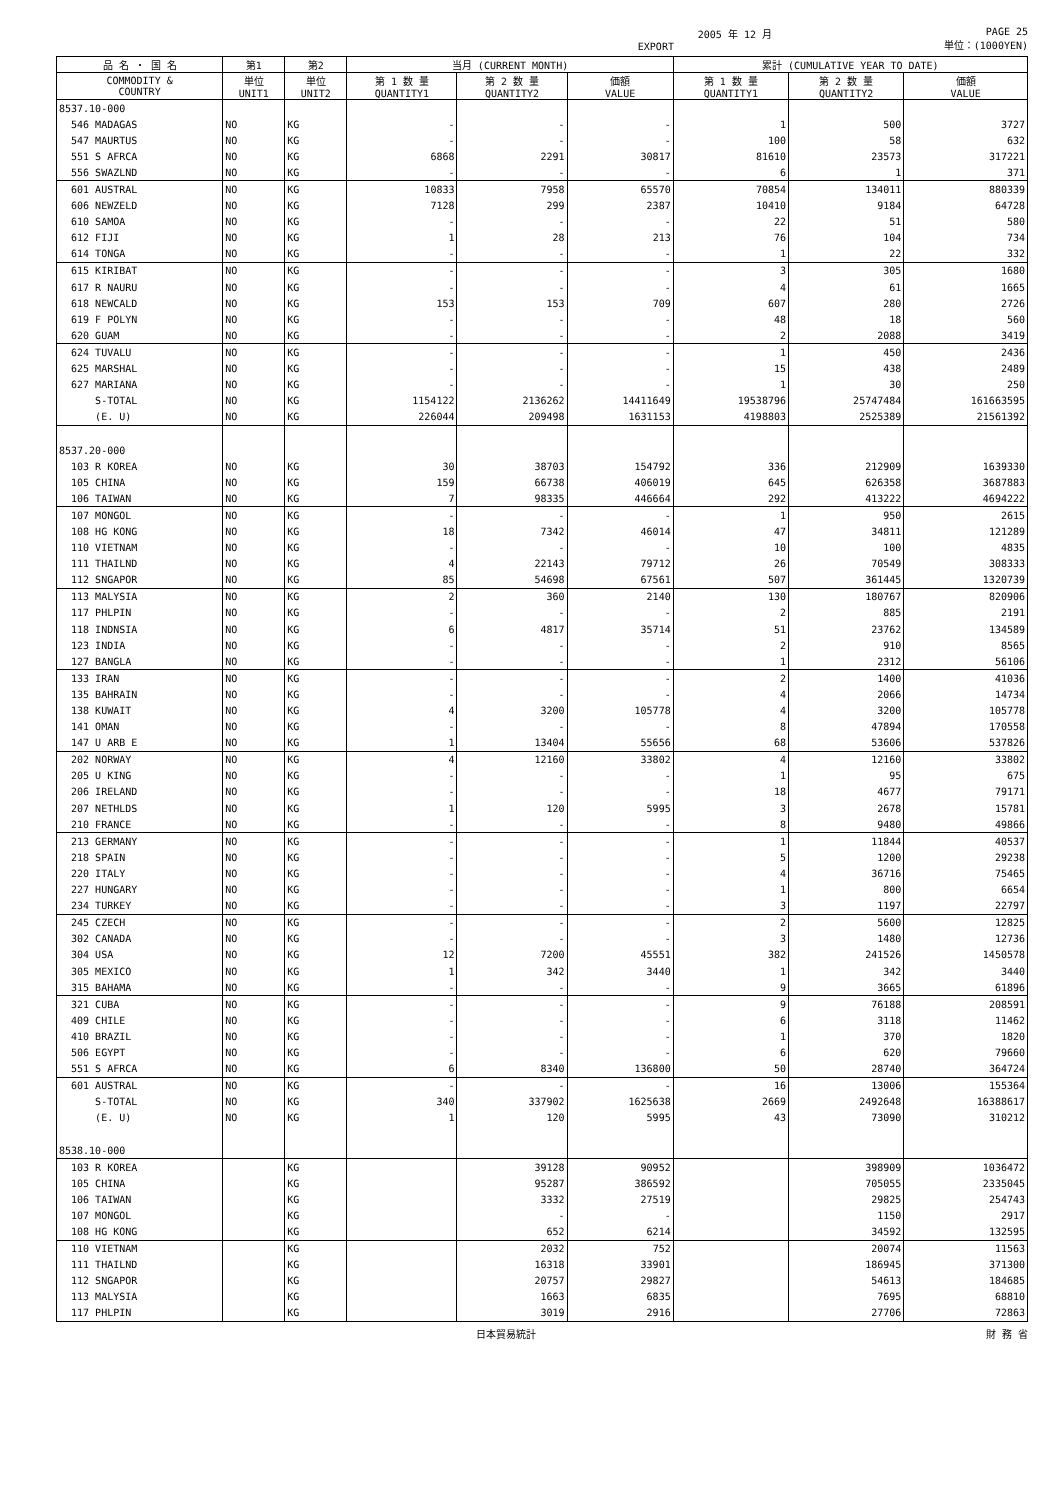2005 年 12 月
EXPORT PAGE 25
単位：(1000YEN)
| 品 名 ・ 国 名 | 第1 | 第2 | 当月 (CURRENT MONTH) | | | 累計 (CUMULATIVE YEAR TO DATE) | | |
| --- | --- | --- | --- | --- | --- | --- | --- | --- |
| COMMODITY & COUNTRY | 単位 UNIT1 | 単位 UNIT2 | 第 1 数 量 QUANTITY1 | 第 2 数 量 QUANTITY2 | 価額 VALUE | 第 1 数 量 QUANTITY1 | 第 2 数 量 QUANTITY2 | 価額 VALUE |
| 8537.10-000 | | | | | | | | |
| 546 MADAGAS | NO | KG | - | - | - | 1 | 500 | 3727 |
| 547 MAURTUS | NO | KG | - | - | - | 100 | 58 | 632 |
| 551 S AFRCA | NO | KG | 6868 | 2291 | 30817 | 81610 | 23573 | 317221 |
| 556 SWAZLND | NO | KG | - | - | - | 6 | 1 | 371 |
| 601 AUSTRAL | NO | KG | 10833 | 7958 | 65570 | 70854 | 134011 | 880339 |
| 606 NEWZELD | NO | KG | 7128 | 299 | 2387 | 10410 | 9184 | 64728 |
| 610 SAMOA | NO | KG | - | - | - | 22 | 51 | 580 |
| 612 FIJI | NO | KG | 1 | 28 | 213 | 76 | 104 | 734 |
| 614 TONGA | NO | KG | - | - | - | 1 | 22 | 332 |
| 615 KIRIBAT | NO | KG | - | - | - | 3 | 305 | 1680 |
| 617 R NAURU | NO | KG | - | - | - | 4 | 61 | 1665 |
| 618 NEWCALD | NO | KG | 153 | 153 | 709 | 607 | 280 | 2726 |
| 619 F POLYN | NO | KG | - | - | - | 48 | 18 | 560 |
| 620 GUAM | NO | KG | - | - | - | 2 | 2088 | 3419 |
| 624 TUVALU | NO | KG | - | - | - | 1 | 450 | 2436 |
| 625 MARSHAL | NO | KG | - | - | - | 15 | 438 | 2489 |
| 627 MARIANA | NO | KG | - | - | - | 1 | 30 | 250 |
| S-TOTAL | NO | KG | 1154122 | 2136262 | 14411649 | 19538796 | 25747484 | 161663595 |
| (E. U) | NO | KG | 226044 | 209498 | 1631153 | 4198803 | 2525389 | 21561392 |
| 8537.20-000 | | | | | | | | |
| 103 R KOREA | NO | KG | 30 | 38703 | 154792 | 336 | 212909 | 1639330 |
| 105 CHINA | NO | KG | 159 | 66738 | 406019 | 645 | 626358 | 3687883 |
| 106 TAIWAN | NO | KG | 7 | 98335 | 446664 | 292 | 413222 | 4694222 |
| 107 MONGOL | NO | KG | - | - | - | 1 | 950 | 2615 |
| 108 HG KONG | NO | KG | 18 | 7342 | 46014 | 47 | 34811 | 121289 |
| 110 VIETNAM | NO | KG | - | - | - | 10 | 100 | 4835 |
| 111 THAILND | NO | KG | 4 | 22143 | 79712 | 26 | 70549 | 308333 |
| 112 SNGAPOR | NO | KG | 85 | 54698 | 67561 | 507 | 361445 | 1320739 |
| 113 MALYSIA | NO | KG | 2 | 360 | 2140 | 130 | 180767 | 820906 |
| 117 PHLPIN | NO | KG | - | - | - | 2 | 885 | 2191 |
| 118 INDNSIA | NO | KG | 6 | 4817 | 35714 | 51 | 23762 | 134589 |
| 123 INDIA | NO | KG | - | - | - | 2 | 910 | 8565 |
| 127 BANGLA | NO | KG | - | - | - | 1 | 2312 | 56106 |
| 133 IRAN | NO | KG | - | - | - | 2 | 1400 | 41036 |
| 135 BAHRAIN | NO | KG | - | - | - | 4 | 2066 | 14734 |
| 138 KUWAIT | NO | KG | 4 | 3200 | 105778 | 4 | 3200 | 105778 |
| 141 OMAN | NO | KG | - | - | - | 8 | 47894 | 170558 |
| 147 U ARB E | NO | KG | 1 | 13404 | 55656 | 68 | 53606 | 537826 |
| 202 NORWAY | NO | KG | 4 | 12160 | 33802 | 4 | 12160 | 33802 |
| 205 U KING | NO | KG | - | - | - | 1 | 95 | 675 |
| 206 IRELAND | NO | KG | - | - | - | 18 | 4677 | 79171 |
| 207 NETHLDS | NO | KG | 1 | 120 | 5995 | 3 | 2678 | 15781 |
| 210 FRANCE | NO | KG | - | - | - | 8 | 9480 | 49866 |
| 213 GERMANY | NO | KG | - | - | - | 1 | 11844 | 40537 |
| 218 SPAIN | NO | KG | - | - | - | 5 | 1200 | 29238 |
| 220 ITALY | NO | KG | - | - | - | 4 | 36716 | 75465 |
| 227 HUNGARY | NO | KG | - | - | - | 1 | 800 | 6654 |
| 234 TURKEY | NO | KG | - | - | - | 3 | 1197 | 22797 |
| 245 CZECH | NO | KG | - | - | - | 2 | 5600 | 12825 |
| 302 CANADA | NO | KG | - | - | - | 3 | 1480 | 12736 |
| 304 USA | NO | KG | 12 | 7200 | 45551 | 382 | 241526 | 1450578 |
| 305 MEXICO | NO | KG | 1 | 342 | 3440 | 1 | 342 | 3440 |
| 315 BAHAMA | NO | KG | - | - | - | 9 | 3665 | 61896 |
| 321 CUBA | NO | KG | - | - | - | 9 | 76188 | 208591 |
| 409 CHILE | NO | KG | - | - | - | 6 | 3118 | 11462 |
| 410 BRAZIL | NO | KG | - | - | - | 1 | 370 | 1820 |
| 506 EGYPT | NO | KG | - | - | - | 6 | 620 | 79660 |
| 551 S AFRCA | NO | KG | 6 | 8340 | 136800 | 50 | 28740 | 364724 |
| 601 AUSTRAL | NO | KG | - | - | - | 16 | 13006 | 155364 |
| S-TOTAL | NO | KG | 340 | 337902 | 1625638 | 2669 | 2492648 | 16388617 |
| (E. U) | NO | KG | 1 | 120 | 5995 | 43 | 73090 | 310212 |
| 8538.10-000 | | | | | | | | |
| 103 R KOREA | | KG | | 39128 | 90952 | | 398909 | 1036472 |
| 105 CHINA | | KG | | 95287 | 386592 | | 705055 | 2335045 |
| 106 TAIWAN | | KG | | 3332 | 27519 | | 29825 | 254743 |
| 107 MONGOL | | KG | | - | - | | 1150 | 2917 |
| 108 HG KONG | | KG | | 652 | 6214 | | 34592 | 132595 |
| 110 VIETNAM | | KG | | 2032 | 752 | | 20074 | 11563 |
| 111 THAILND | | KG | | 16318 | 33901 | | 186945 | 371300 |
| 112 SNGAPOR | | KG | | 20757 | 29827 | | 54613 | 184685 |
| 113 MALYSIA | | KG | | 1663 | 6835 | | 7695 | 68810 |
| 117 PHLPIN | | KG | | 3019 | 2916 | | 27706 | 72863 |
日本貿易統計 財 務 省